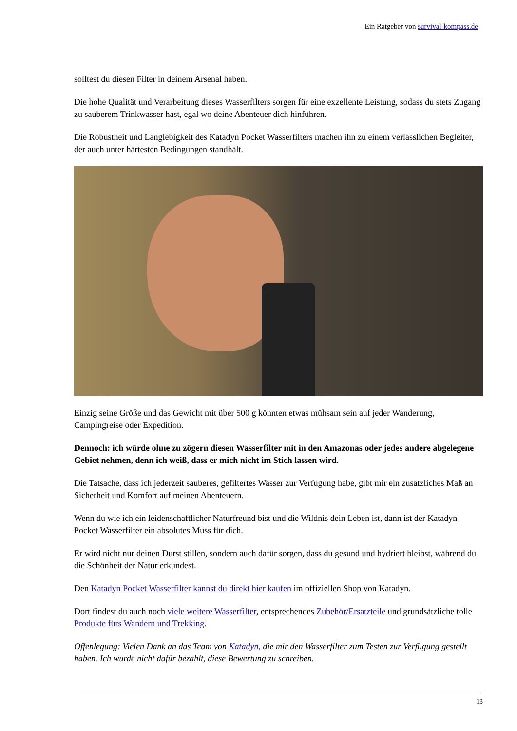Ein Ratgeber von survival-kompass.de
solltest du diesen Filter in deinem Arsenal haben.
Die hohe Qualität und Verarbeitung dieses Wasserfilters sorgen für eine exzellente Leistung, sodass du stets Zugang zu sauberem Trinkwasser hast, egal wo deine Abenteuer dich hinführen.
Die Robustheit und Langlebigkeit des Katadyn Pocket Wasserfilters machen ihn zu einem verlässlichen Begleiter, der auch unter härtesten Bedingungen standhält.
Einzig seine Größe und das Gewicht mit über 500 g könnten etwas mühsam sein auf jeder Wanderung, Campingreise oder Expedition.
Dennoch: ich würde ohne zu zögern diesen Wasserfilter mit in den Amazonas oder jedes andere abgelegene Gebiet nehmen, denn ich weiß, dass er mich nicht im Stich lassen wird.
Die Tatsache, dass ich jederzeit sauberes, gefiltertes Wasser zur Verfügung habe, gibt mir ein zusätzliches Maß an Sicherheit und Komfort auf meinen Abenteuern.
Wenn du wie ich ein leidenschaftlicher Naturfreund bist und die Wildnis dein Leben ist, dann ist der Katadyn Pocket Wasserfilter ein absolutes Muss für dich.
Er wird nicht nur deinen Durst stillen, sondern auch dafür sorgen, dass du gesund und hydriert bleibst, während du die Schönheit der Natur erkundest.
Den Katadyn Pocket Wasserfilter kannst du direkt hier kaufen im offiziellen Shop von Katadyn.
Dort findest du auch noch viele weitere Wasserfilter, entsprechendes Zubehör/Ersatzteile und grundsätzliche tolle Produkte fürs Wandern und Trekking.
Offenlegung: Vielen Dank an das Team von Katadyn, die mir den Wasserfilter zum Testen zur Verfügung gestellt haben. Ich wurde nicht dafür bezahlt, diese Bewertung zu schreiben.
13